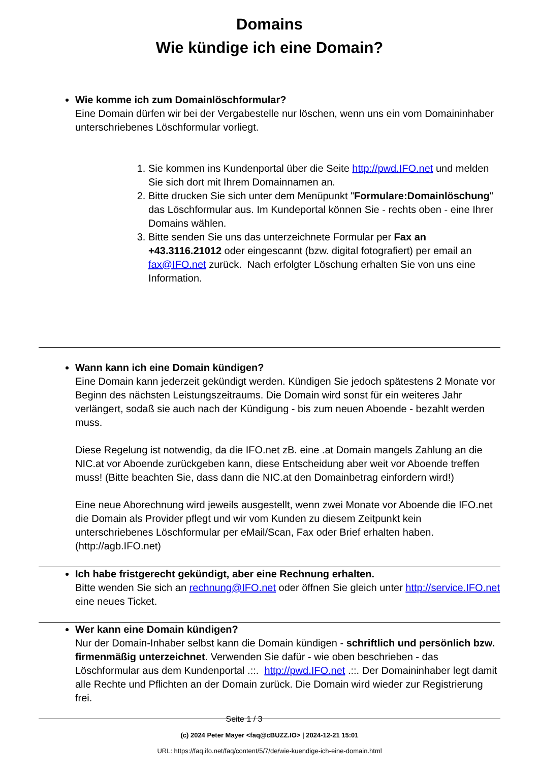Domains
Wie kündige ich eine Domain?
Wie komme ich zum Domainlöschformular?
Eine Domain dürfen wir bei der Vergabestelle nur löschen, wenn uns ein vom Domaininhaber unterschriebenes Löschformular vorliegt.
1. Sie kommen ins Kundenportal über die Seite http://pwd.IFO.net und melden Sie sich dort mit Ihrem Domainnamen an.
2. Bitte drucken Sie sich unter dem Menüpunkt "Formulare:Domainlöschung" das Löschformular aus. Im Kundeportal können Sie - rechts oben - eine Ihrer Domains wählen.
3. Bitte senden Sie uns das unterzeichnete Formular per Fax an +43.3116.21012 oder eingescannt (bzw. digital fotografiert) per email an fax@IFO.net zurück. Nach erfolgter Löschung erhalten Sie von uns eine Information.
Wann kann ich eine Domain kündigen?
Eine Domain kann jederzeit gekündigt werden. Kündigen Sie jedoch spätestens 2 Monate vor Beginn des nächsten Leistungszeitraums. Die Domain wird sonst für ein weiteres Jahr verlängert, sodaß sie auch nach der Kündigung - bis zum neuen Aboende - bezahlt werden muss.
Diese Regelung ist notwendig, da die IFO.net zB. eine .at Domain mangels Zahlung an die NIC.at vor Aboende zurückgeben kann, diese Entscheidung aber weit vor Aboende treffen muss! (Bitte beachten Sie, dass dann die NIC.at den Domainbetrag einfordern wird!)
Eine neue Aborechnung wird jeweils ausgestellt, wenn zwei Monate vor Aboende die IFO.net die Domain als Provider pflegt und wir vom Kunden zu diesem Zeitpunkt kein unterschriebenes Löschformular per eMail/Scan, Fax oder Brief erhalten haben. (http://agb.IFO.net)
Ich habe fristgerecht gekündigt, aber eine Rechnung erhalten.
Bitte wenden Sie sich an rechnung@IFO.net oder öffnen Sie gleich unter http://service.IFO.net eine neues Ticket.
Wer kann eine Domain kündigen?
Nur der Domain-Inhaber selbst kann die Domain kündigen - schriftlich und persönlich bzw. firmenmäßig unterzeichnet. Verwenden Sie dafür - wie oben beschrieben - das Löschformular aus dem Kundenportal .::. http://pwd.IFO.net .::. Der Domaininhaber legt damit alle Rechte und Pflichten an der Domain zurück. Die Domain wird wieder zur Registrierung frei.
Seite 1 / 3
(c) 2024 Peter Mayer <faq@cBUZZ.IO> | 2024-12-21 15:01
URL: https://faq.ifo.net/faq/content/5/7/de/wie-kuendige-ich-eine-domain.html